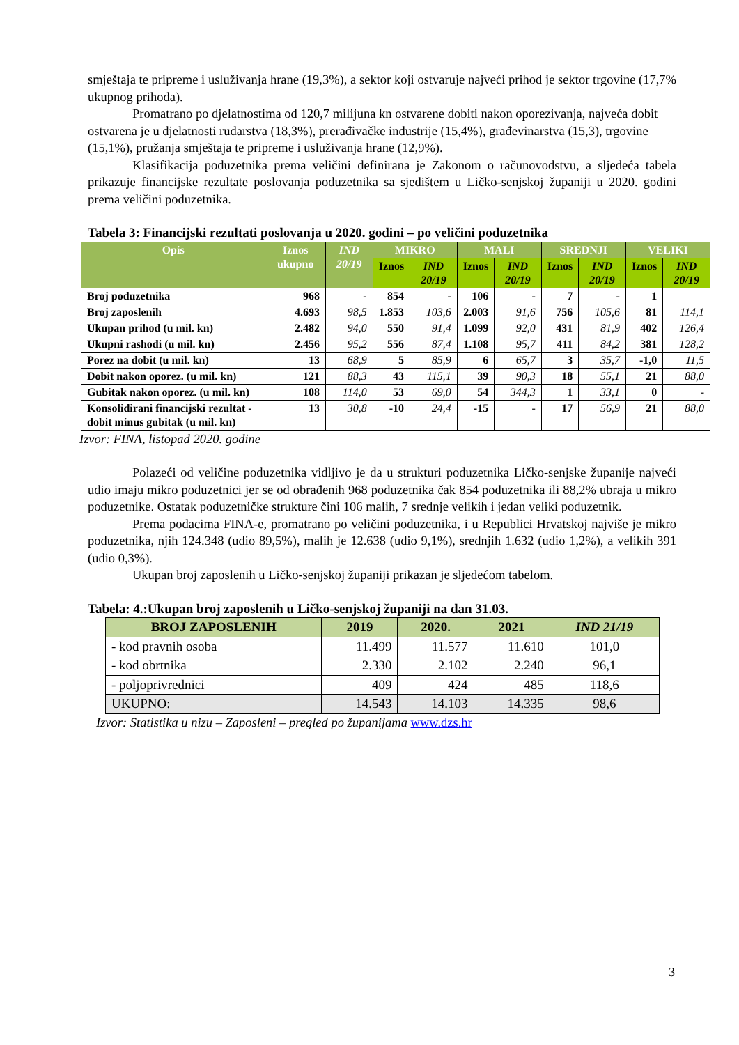smještaja te pripreme i usluživanja hrane (19,3%), a sektor koji ostvaruje najveći prihod je sektor trgovine (17,7% ukupnog prihoda).
Promatrano po djelatnostima od 120,7 milijuna kn ostvarene dobiti nakon oporezivanja, najveća dobit ostvarena je u djelatnosti rudarstva (18,3%), prerađivačke industrije (15,4%), građevinarstva (15,3), trgovine (15,1%), pružanja smještaja te pripreme i usluživanja hrane (12,9%).
Klasifikacija poduzetnika prema veličini definirana je Zakonom o računovodstvu, a sljedeća tabela prikazuje financijske rezultate poslovanja poduzetnika sa sjedištem u Ličko-senjskoj županiji u 2020. godini prema veličini poduzetnika.
Tabela 3: Financijski rezultati poslovanja u 2020. godini – po veličini poduzetnika
| Opis | Iznos ukupno | IND 20/19 | MIKRO | | MALI | | SREDNJI | | VELIKI | |
| --- | --- | --- | --- | --- | --- | --- | --- | --- | --- | --- |
| | | | Iznos | IND 20/19 | Iznos | IND 20/19 | Iznos | IND 20/19 | Iznos | IND 20/19 |
| Broj poduzetnika | 968 | - | 854 | - | 106 | - | 7 | - | 1 | |
| Broj zaposlenih | 4.693 | 98,5 | 1.853 | 103,6 | 2.003 | 91,6 | 756 | 105,6 | 81 | 114,1 |
| Ukupan prihod (u mil. kn) | 2.482 | 94,0 | 550 | 91,4 | 1.099 | 92,0 | 431 | 81,9 | 402 | 126,4 |
| Ukupni rashodi (u mil. kn) | 2.456 | 95,2 | 556 | 87,4 | 1.108 | 95,7 | 411 | 84,2 | 381 | 128,2 |
| Porez na dobit (u mil. kn) | 13 | 68,9 | 5 | 85,9 | 6 | 65,7 | 3 | 35,7 | -1,0 | 11,5 |
| Dobit nakon oporez. (u mil. kn) | 121 | 88,3 | 43 | 115,1 | 39 | 90,3 | 18 | 55,1 | 21 | 88,0 |
| Gubitak nakon oporez. (u mil. kn) | 108 | 114,0 | 53 | 69,0 | 54 | 344,3 | 1 | 33,1 | 0 | - |
| Konsolidirani financijski rezultat - dobit minus gubitak (u mil. kn) | 13 | 30,8 | -10 | 24,4 | -15 | - | 17 | 56,9 | 21 | 88,0 |
Izvor: FINA, listopad 2020. godine
Polazeći od veličine poduzetnika vidljivo je da u strukturi poduzetnika Ličko-senjske županije najveći udio imaju mikro poduzetnici jer se od obrađenih 968 poduzetnika čak 854 poduzetnika ili 88,2% ubraja u mikro poduzetnike. Ostatak poduzetničke strukture čini 106 malih, 7 srednje velikih i jedan veliki poduzetnik.
Prema podacima FINA-e, promatrano po veličini poduzetnika, i u Republici Hrvatskoj najviše je mikro poduzetnika, njih 124.348 (udio 89,5%), malih je 12.638 (udio 9,1%), srednjih 1.632 (udio 1,2%), a velikih 391 (udio 0,3%).
Ukupan broj zaposlenih u Ličko-senjskoj županiji prikazan je sljedećom tabelom.
Tabela: 4.:Ukupan broj zaposlenih u Ličko-senjskoj županiji na dan 31.03.
| BROJ ZAPOSLENIH | 2019 | 2020. | 2021 | IND 21/19 |
| --- | --- | --- | --- | --- |
| - kod pravnih osoba | 11.499 | 11.577 | 11.610 | 101,0 |
| - kod obrtnika | 2.330 | 2.102 | 2.240 | 96,1 |
| - poljoprivrednici | 409 | 424 | 485 | 118,6 |
| UKUPNO: | 14.543 | 14.103 | 14.335 | 98,6 |
Izvor: Statistika u nizu – Zaposleni – pregled po županijama www.dzs.hr
3